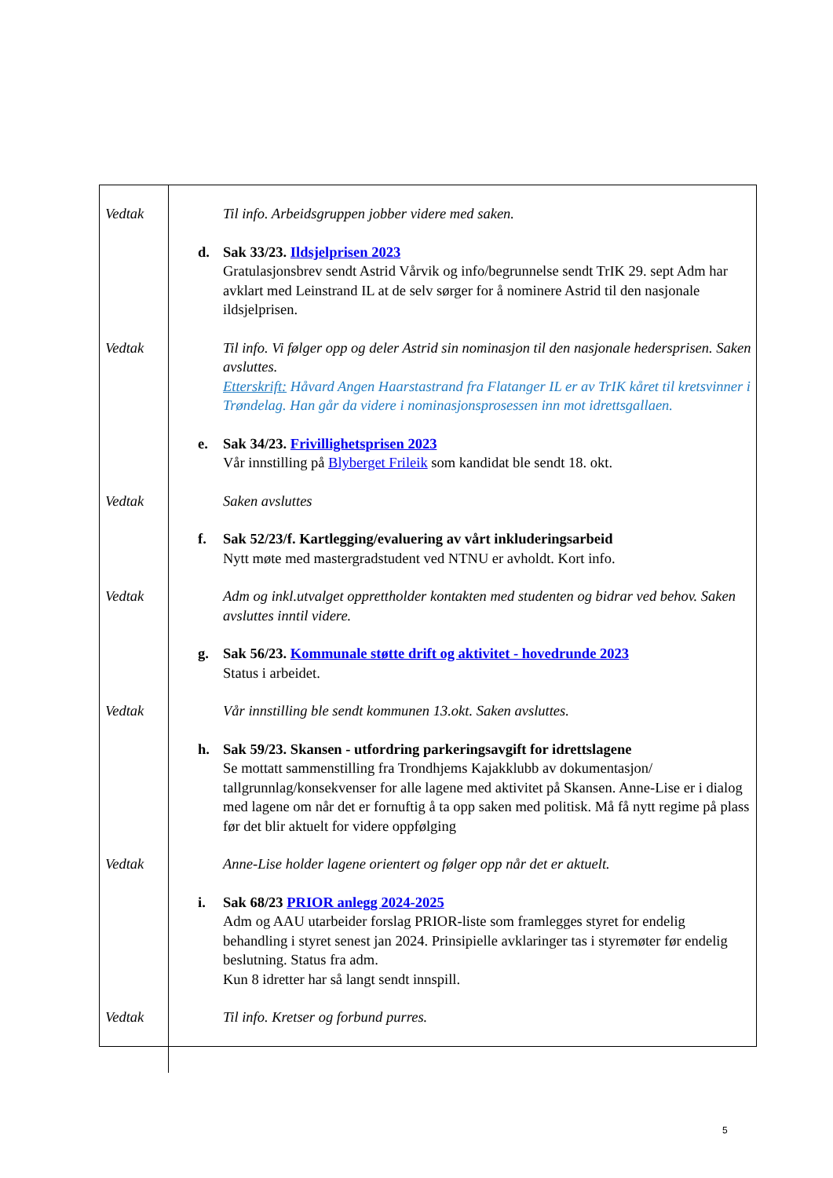| Vedtak Til info. Arbeidsgruppen jobber videre med saken. d. Sak 33/23. Ildsjelprisen 2023 Gratulasjonsbrev sendt Astrid Vårvik og info/begrunnelse sendt TrIK 29. sept Adm har avklart med Leinstrand IL at de selv sørger for å nominere Astrid til den nasjonale ildsjelprisen. Vedtak Til info. Vi følger opp og deler Astrid sin nominasjon til den nasjonale hedersprisen. Saken avsluttes. Etterskrift: Håvard Angen Haarstastrand fra Flatanger IL er av TrIK kåret til kretsvinner i Trøndelag. Han går da videre i nominasjonsprosessen inn mot idrettsgallaen. e. Sak 34/23. Frivillighetsprisen 2023 Vår innstilling på Blyberget Frileik som kandidat ble sendt 18. okt. Vedtak Saken avsluttes f. Sak 52/23/f. Kartlegging/evaluering av vårt inkluderingsarbeid Nytt møte med mastergradstudent ved NTNU er avholdt. Kort info. Vedtak Adm og inkl.utvalget opprettholder kontakten med studenten og bidrar ved behov. Saken avsluttes inntil videre. g. Sak 56/23. Kommunale støtte drift og aktivitet - hovedrunde 2023 Status i arbeidet. Vedtak Vår innstilling ble sendt kommunen 13.okt. Saken avsluttes. h. Sak 59/23. Skansen - utfordring parkeringsavgift for idrettslagene Se mottatt sammenstilling fra Trondhjems Kajakklubb av dokumentasjon/ tallgrunnlag/konsekvenser for alle lagene med aktivitet på Skansen. Anne-Lise er i dialog med lagene om når det er fornuftig å ta opp saken med politisk. Må få nytt regime på plass før det blir aktuelt for videre oppfølging Vedtak Anne-Lise holder lagene orientert og følger opp når det er aktuelt. i. Sak 68/23 PRIOR anlegg 2024-2025 Adm og AAU utarbeider forslag PRIOR-liste som framlegges styret for endelig behandling i styret senest jan 2024. Prinsipielle avklaringer tas i styremøter før endelig beslutning. Status fra adm. Kun 8 idretter har så langt sendt innspill. Vedtak Til info. Kretser og forbund purres. |
5